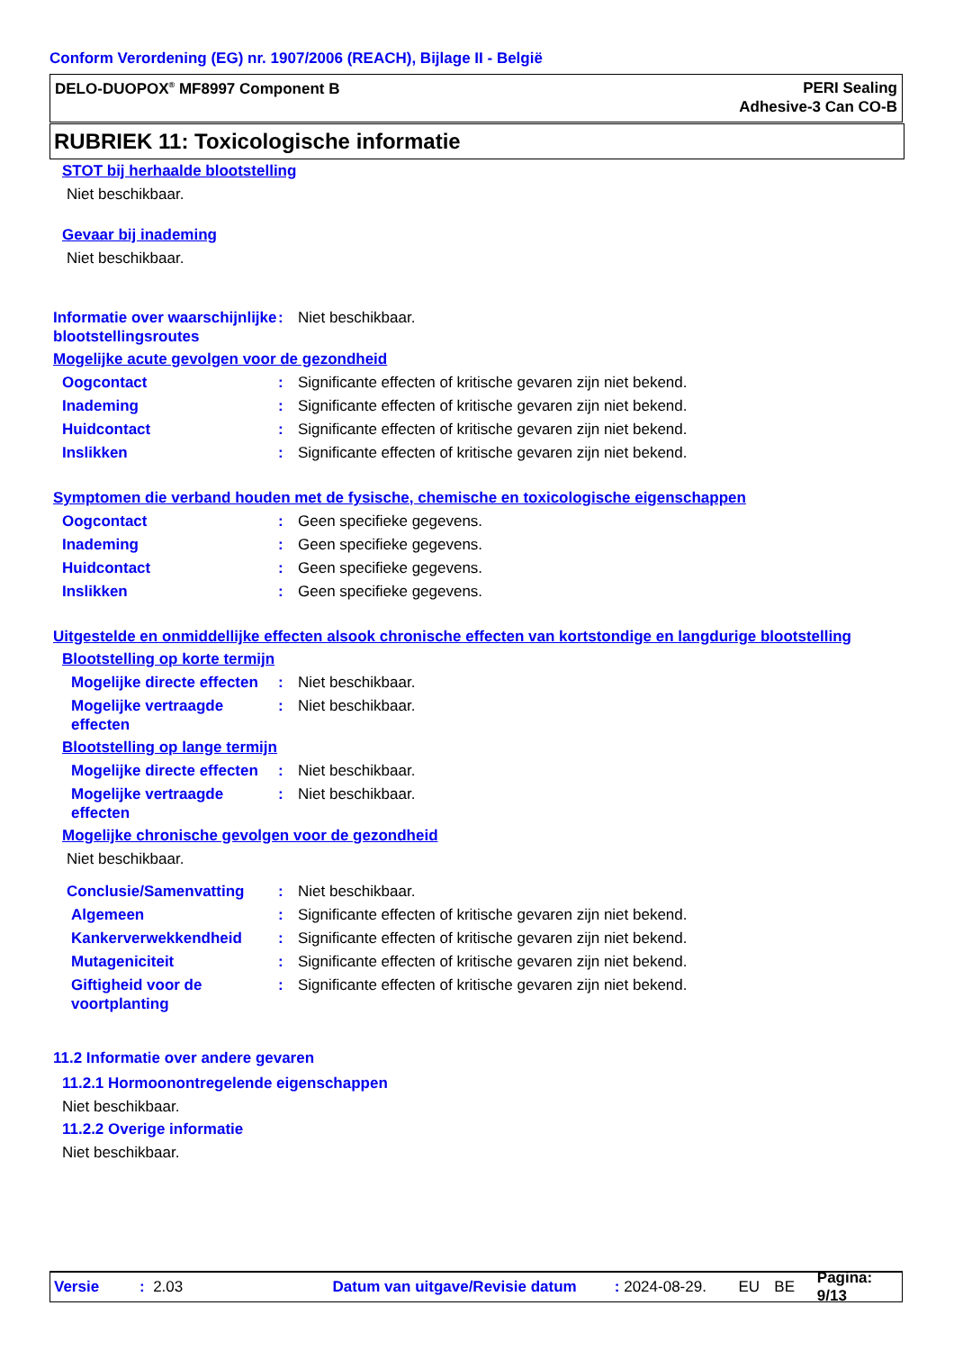Conform Verordening (EG) nr. 1907/2006 (REACH), Bijlage II - België
DELO-DUOPOX<sup>®</sup> MF8997 Component B
PERI Sealing
Adhesive-3 Can CO-B
RUBRIEK 11: Toxicologische informatie
STOT bij herhaalde blootstelling
Niet beschikbaar.
Gevaar bij inademing
Niet beschikbaar.
Informatie over waarschijnlijke blootstellingsroutes
: Niet beschikbaar.
Mogelijke acute gevolgen voor de gezondheid
Oogcontact : Significante effecten of kritische gevaren zijn niet bekend.
Inademing : Significante effecten of kritische gevaren zijn niet bekend.
Huidcontact : Significante effecten of kritische gevaren zijn niet bekend.
Inslikken : Significante effecten of kritische gevaren zijn niet bekend.
Symptomen die verband houden met de fysische, chemische en toxicologische eigenschappen
Oogcontact : Geen specifieke gegevens.
Inademing : Geen specifieke gegevens.
Huidcontact : Geen specifieke gegevens.
Inslikken : Geen specifieke gegevens.
Uitgestelde en onmiddellijke effecten alsook chronische effecten van kortstondige en langdurige blootstelling
Blootstelling op korte termijn
Mogelijke directe effecten
: Niet beschikbaar.
Mogelijke vertraagde effecten
: Niet beschikbaar.
Blootstelling op lange termijn
Mogelijke directe effecten
: Niet beschikbaar.
Mogelijke vertraagde effecten
: Niet beschikbaar.
Mogelijke chronische gevolgen voor de gezondheid
Niet beschikbaar.
Conclusie/Samenvatting : Niet beschikbaar.
Algemeen : Significante effecten of kritische gevaren zijn niet bekend.
Kankerverwekkendheid : Significante effecten of kritische gevaren zijn niet bekend.
Mutageniciteit : Significante effecten of kritische gevaren zijn niet bekend.
Giftigheid voor de voortplanting
: Significante effecten of kritische gevaren zijn niet bekend.
11.2 Informatie over andere gevaren
11.2.1 Hormoonontregelende eigenschappen
Niet beschikbaar.
11.2.2 Overige informatie
Niet beschikbaar.
Versie: 2.03 Datum van uitgave/Revisie datum: 2024-08-29. EU BE Pagina: 9/13